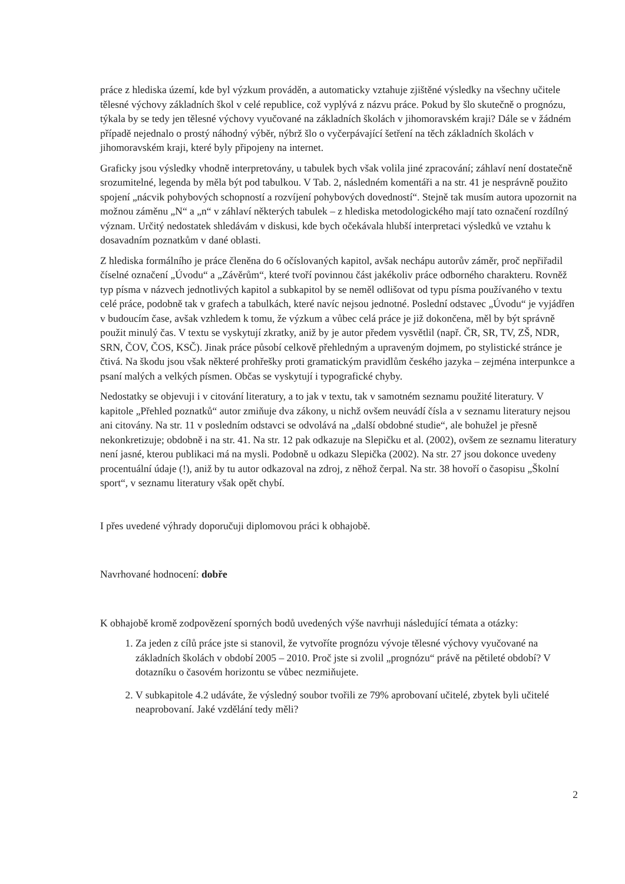práce z hlediska území, kde byl výzkum prováděn, a automaticky vztahuje zjištěné výsledky na všechny učitele tělesné výchovy základních škol v celé republice, což vyplývá z názvu práce. Pokud by šlo skutečně o prognózu, týkala by se tedy jen tělesné výchovy vyučované na základních školách v jihomoravském kraji? Dále se v žádném případě nejednalo o prostý náhodný výběr, nýbrž šlo o vyčerpávající šetření na těch základních školách v jihomoravském kraji, které byly připojeny na internet.
Graficky jsou výsledky vhodně interpretovány, u tabulek bych však volila jiné zpracování; záhlaví není dostatečně srozumitelné, legenda by měla být pod tabulkou. V Tab. 2, následném komentáři a na str. 41 je nesprávně použito spojení „nácvik pohybových schopností a rozvíjení pohybových dovedností“. Stejně tak musím autora upozornit na možnou záměnu „N“ a „n“ v záhlaví některých tabulek – z hlediska metodologického mají tato označení rozdílný význam. Určitý nedostatek shledávám v diskusi, kde bych očekávala hlubší interpretaci výsledků ve vztahu k dosavadním poznatkům v dané oblasti.
Z hlediska formálního je práce členěna do 6 očíslovaných kapitol, avšak nechápu autorův záměr, proč nepřiřadil číselné označení „Úvodu“ a „Závěrům“, které tvoří povinnou část jakékoliv práce odborného charakteru. Rovněž typ písma v názvech jednotlivých kapitol a subkapitol by se neměl odlišovat od typu písma používaného v textu celé práce, podobně tak v grafech a tabulkách, které navíc nejsou jednotné. Poslední odstavec „Úvodu“ je vyjádřen v budoucím čase, avšak vzhledem k tomu, že výzkum a vůbec celá práce je již dokončena, měl by být správně použit minulý čas. V textu se vyskytují zkratky, aniž by je autor předem vysvětlil (např. ČR, SR, TV, ZŠ, NDR, SRN, ČOV, ČOS, KSČ). Jinak práce působí celkově přehledným a upraveným dojmem, po stylistické stránce je čtivá. Na škodu jsou však některé prohřešky proti gramatickým pravidlům českého jazyka – zejména interpunkce a psaní malých a velkých písmen. Občas se vyskytují i typografické chyby.
Nedostatky se objevuji i v citování literatury, a to jak v textu, tak v samotném seznamu použité literatury. V kapitole „Přehled poznatků“ autor zmiňuje dva zákony, u nichž ovšem neuvádí čísla a v seznamu literatury nejsou ani citovány. Na str. 11 v posledním odstavci se odvolává na „další obdobné studie“, ale bohužel je přesně nekonkretizuje; obdobně i na str. 41. Na str. 12 pak odkazuje na Slepičku et al. (2002), ovšem ze seznamu literatury není jasné, kterou publikaci má na mysli. Podobně u odkazu Slepička (2002). Na str. 27 jsou dokonce uvedeny procentuální údaje (!), aniž by tu autor odkazoval na zdroj, z něhož čerpal. Na str. 38 hovoří o časopisu „Školní sport“, v seznamu literatury však opět chybí.
I přes uvedené výhrady doporučuji diplomovou práci k obhajobě.
Navrhované hodnocení: dobře
K obhajobě kromě zodpovězení sporných bodů uvedených výše navrhuji následující témata a otázky:
1. Za jeden z cílů práce jste si stanovil, že vytvoříte prognózu vývoje tělesné výchovy vyučované na základních školách v období 2005 – 2010. Proč jste si zvolil „prognózu“ právě na pětileté období? V dotazníku o časovém horizontu se vůbec nezmiňujete.
2. V subkapitole 4.2 udáváte, že výsledný soubor tvořili ze 79% aprobovaní učitelé, zbytek byli učitelé neaprobovaní. Jaké vzdělání tedy měli?
2